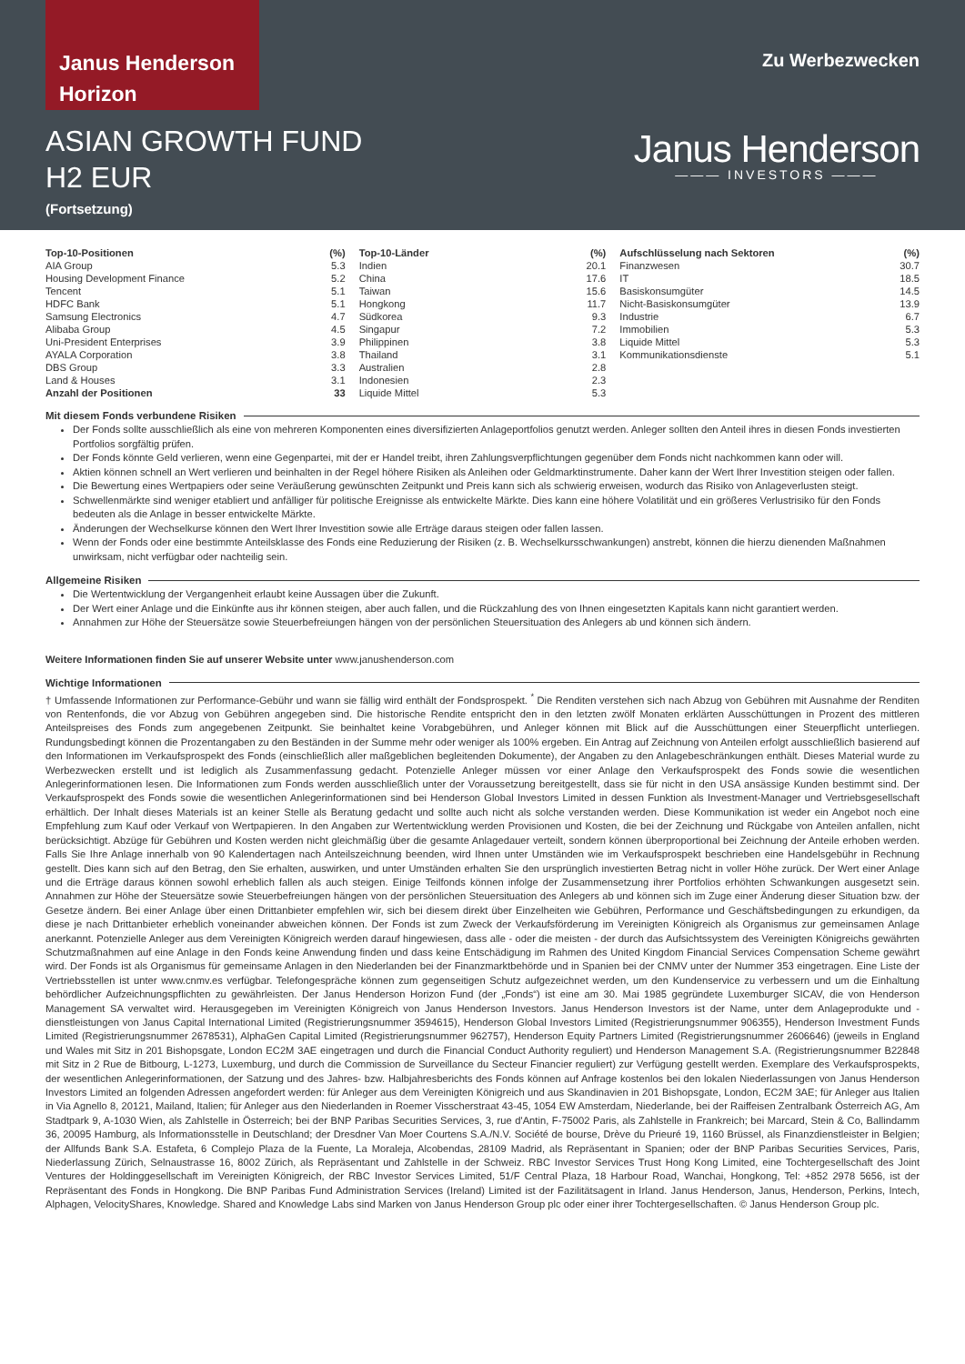Janus Henderson
Horizon
ASIAN GROWTH FUND
H2 EUR
(Fortsetzung)
Zu Werbezwecken
Janus Henderson
——— INVESTORS ———
| Top-10-Positionen | (%) |
| --- | --- |
| AIA Group | 5.3 |
| Housing Development Finance | 5.2 |
| Tencent | 5.1 |
| HDFC Bank | 5.1 |
| Samsung Electronics | 4.7 |
| Alibaba Group | 4.5 |
| Uni-President Enterprises | 3.9 |
| AYALA Corporation | 3.8 |
| DBS Group | 3.3 |
| Land & Houses | 3.1 |
| Anzahl der Positionen | 33 |
| Top-10-Länder | (%) |
| --- | --- |
| Indien | 20.1 |
| China | 17.6 |
| Taiwan | 15.6 |
| Hongkong | 11.7 |
| Südkorea | 9.3 |
| Singapur | 7.2 |
| Philippinen | 3.8 |
| Thailand | 3.1 |
| Australien | 2.8 |
| Indonesien | 2.3 |
| Liquide Mittel | 5.3 |
| Aufschlüsselung nach Sektoren | (%) |
| --- | --- |
| Finanzwesen | 30.7 |
| IT | 18.5 |
| Basiskonsumgüter | 14.5 |
| Nicht-Basiskonsumgüter | 13.9 |
| Industrie | 6.7 |
| Immobilien | 5.3 |
| Liquide Mittel | 5.3 |
| Kommunikationsdienste | 5.1 |
Mit diesem Fonds verbundene Risiken
Der Fonds sollte ausschließlich als eine von mehreren Komponenten eines diversifizierten Anlageportfolios genutzt werden. Anleger sollten den Anteil ihres in diesen Fonds investierten Portfolios sorgfältig prüfen.
Der Fonds könnte Geld verlieren, wenn eine Gegenpartei, mit der er Handel treibt, ihren Zahlungsverpflichtungen gegenüber dem Fonds nicht nachkommen kann oder will.
Aktien können schnell an Wert verlieren und beinhalten in der Regel höhere Risiken als Anleihen oder Geldmarktinstrumente. Daher kann der Wert Ihrer Investition steigen oder fallen.
Die Bewertung eines Wertpapiers oder seine Veräußerung gewünschten Zeitpunkt und Preis kann sich als schwierig erweisen, wodurch das Risiko von Anlageverlusten steigt.
Schwellenmärkte sind weniger etabliert und anfälliger für politische Ereignisse als entwickelte Märkte. Dies kann eine höhere Volatilität und ein größeres Verlustrisiko für den Fonds bedeuten als die Anlage in besser entwickelte Märkte.
Änderungen der Wechselkurse können den Wert Ihrer Investition sowie alle Erträge daraus steigen oder fallen lassen.
Wenn der Fonds oder eine bestimmte Anteilsklasse des Fonds eine Reduzierung der Risiken (z. B. Wechselkursschwankungen) anstrebt, können die hierzu dienenden Maßnahmen unwirksam, nicht verfügbar oder nachteilig sein.
Allgemeine Risiken
Die Wertentwicklung der Vergangenheit erlaubt keine Aussagen über die Zukunft.
Der Wert einer Anlage und die Einkünfte aus ihr können steigen, aber auch fallen, und die Rückzahlung des von Ihnen eingesetzten Kapitals kann nicht garantiert werden.
Annahmen zur Höhe der Steuersätze sowie Steuerbefreiungen hängen von der persönlichen Steuersituation des Anlegers ab und können sich ändern.
Weitere Informationen finden Sie auf unserer Website unter www.janushenderson.com
Wichtige Informationen
† Umfassende Informationen zur Performance-Gebühr und wann sie fällig wird enthält der Fondsprospekt. <sup>*</sup> Die Renditen verstehen sich nach Abzug von Gebühren mit Ausnahme der Renditen von Rentenfonds, die vor Abzug von Gebühren angegeben sind. Die historische Rendite entspricht den in den letzten zwölf Monaten erklärten Ausschüttungen in Prozent des mittleren Anteilspreises des Fonds zum angegebenen Zeitpunkt. Sie beinhaltet keine Vorabgebühren, und Anleger können mit Blick auf die Ausschüttungen einer Steuerpflicht unterliegen. Rundungsbedingt können die Prozentangaben zu den Beständen in der Summe mehr oder weniger als 100% ergeben. Ein Antrag auf Zeichnung von Anteilen erfolgt ausschließlich basierend auf den Informationen im Verkaufsprospekt des Fonds (einschließlich aller maßgeblichen begleitenden Dokumente), der Angaben zu den Anlagebeschränkungen enthält. Dieses Material wurde zu Werbezwecken erstellt und ist lediglich als Zusammenfassung gedacht. Potenzielle Anleger müssen vor einer Anlage den Verkaufsprospekt des Fonds sowie die wesentlichen Anlegerinformationen lesen. Die Informationen zum Fonds werden ausschließlich unter der Voraussetzung bereitgestellt, dass sie für nicht in den USA ansässige Kunden bestimmt sind. Der Verkaufsprospekt des Fonds sowie die wesentlichen Anlegerinformationen sind bei Henderson Global Investors Limited in dessen Funktion als Investment-Manager und Vertriebsgesellschaft erhältlich. Der Inhalt dieses Materials ist an keiner Stelle als Beratung gedacht und sollte auch nicht als solche verstanden werden. Diese Kommunikation ist weder ein Angebot noch eine Empfehlung zum Kauf oder Verkauf von Wertpapieren. In den Angaben zur Wertentwicklung werden Provisionen und Kosten, die bei der Zeichnung und Rückgabe von Anteilen anfallen, nicht berücksichtigt. Abzüge für Gebühren und Kosten werden nicht gleichmäßig über die gesamte Anlagedauer verteilt, sondern können überproportional bei Zeichnung der Anteile erhoben werden. Falls Sie Ihre Anlage innerhalb von 90 Kalendertagen nach Anteilszeichnung beenden, wird Ihnen unter Umständen wie im Verkaufsprospekt beschrieben eine Handelsgebühr in Rechnung gestellt. Dies kann sich auf den Betrag, den Sie erhalten, auswirken, und unter Umständen erhalten Sie den ursprünglich investierten Betrag nicht in voller Höhe zurück. Der Wert einer Anlage und die Erträge daraus können sowohl erheblich fallen als auch steigen. Einige Teilfonds können infolge der Zusammensetzung ihrer Portfolios erhöhten Schwankungen ausgesetzt sein. Annahmen zur Höhe der Steuersätze sowie Steuerbefreiungen hängen von der persönlichen Steuersituation des Anlegers ab und können sich im Zuge einer Änderung dieser Situation bzw. der Gesetze ändern. Bei einer Anlage über einen Drittanbieter empfehlen wir, sich bei diesem direkt über Einzelheiten wie Gebühren, Performance und Geschäftsbedingungen zu erkundigen, da diese je nach Drittanbieter erheblich voneinander abweichen können. Der Fonds ist zum Zweck der Verkaufsförderung im Vereinigten Königreich als Organismus zur gemeinsamen Anlage anerkannt. Potenzielle Anleger aus dem Vereinigten Königreich werden darauf hingewiesen, dass alle - oder die meisten - der durch das Aufsichtssystem des Vereinigten Königreichs gewährten Schutzmaßnahmen auf eine Anlage in den Fonds keine Anwendung finden und dass keine Entschädigung im Rahmen des United Kingdom Financial Services Compensation Scheme gewährt wird. Der Fonds ist als Organismus für gemeinsame Anlagen in den Niederlanden bei der Finanzmarktbehörde und in Spanien bei der CNMV unter der Nummer 353 eingetragen. Eine Liste der Vertriebsstellen ist unter www.cnmv.es verfügbar. Telefongespräche können zum gegenseitigen Schutz aufgezeichnet werden, um den Kundenservice zu verbessern und um die Einhaltung behördlicher Aufzeichnungspflichten zu gewährleisten. Der Janus Henderson Horizon Fund (der „Fonds“) ist eine am 30. Mai 1985 gegründete Luxemburger SICAV, die von Henderson Management SA verwaltet wird. Herausgegeben im Vereinigten Königreich von Janus Henderson Investors. Janus Henderson Investors ist der Name, unter dem Anlageprodukte und -dienstleistungen von Janus Capital International Limited (Registrierungsnummer 3594615), Henderson Global Investors Limited (Registrierungsnummer 906355), Henderson Investment Funds Limited (Registrierungsnummer 2678531), AlphaGen Capital Limited (Registrierungsnummer 962757), Henderson Equity Partners Limited (Registrierungsnummer 2606646) (jeweils in England und Wales mit Sitz in 201 Bishopsgate, London EC2M 3AE eingetragen und durch die Financial Conduct Authority reguliert) und Henderson Management S.A. (Registrierungsnummer B22848 mit Sitz in 2 Rue de Bitbourg, L-1273, Luxemburg, und durch die Commission de Surveillance du Secteur Financier reguliert) zur Verfügung gestellt werden. Exemplare des Verkaufsprospekts, der wesentlichen Anlegerinformationen, der Satzung und des Jahres- bzw. Halbjahresberichts des Fonds können auf Anfrage kostenlos bei den lokalen Niederlassungen von Janus Henderson Investors Limited an folgenden Adressen angefordert werden: für Anleger aus dem Vereinigten Königreich und aus Skandinavien in 201 Bishopsgate, London, EC2M 3AE; für Anleger aus Italien in Via Agnello 8, 20121, Mailand, Italien; für Anleger aus den Niederlanden in Roemer Visscherstraat 43-45, 1054 EW Amsterdam, Niederlande, bei der Raiffeisen Zentralbank Österreich AG, Am Stadtpark 9, A-1030 Wien, als Zahlstelle in Österreich; bei der BNP Paribas Securities Services, 3, rue d'Antin, F-75002 Paris, als Zahlstelle in Frankreich; bei Marcard, Stein & Co, Ballindamm 36, 20095 Hamburg, als Informationsstelle in Deutschland; der Dresdner Van Moer Courtens S.A./N.V. Société de bourse, Drève du Prieuré 19, 1160 Brüssel, als Finanzdienstleister in Belgien; der Allfunds Bank S.A. Estafeta, 6 Complejo Plaza de la Fuente, La Moraleja, Alcobendas, 28109 Madrid, als Repräsentant in Spanien; oder der BNP Paribas Securities Services, Paris, Niederlassung Zürich, Selnaustrasse 16, 8002 Zürich, als Repräsentant und Zahlstelle in der Schweiz. RBC Investor Services Trust Hong Kong Limited, eine Tochtergesellschaft des Joint Ventures der Holdinggesellschaft im Vereinigten Königreich, der RBC Investor Services Limited, 51/F Central Plaza, 18 Harbour Road, Wanchai, Hongkong, Tel: +852 2978 5656, ist der Repräsentant des Fonds in Hongkong. Die BNP Paribas Fund Administration Services (Ireland) Limited ist der Fazilitätsagent in Irland. Janus Henderson, Janus, Henderson, Perkins, Intech, Alphagen, VelocityShares, Knowledge. Shared and Knowledge Labs sind Marken von Janus Henderson Group plc oder einer ihrer Tochtergesellschaften. © Janus Henderson Group plc.